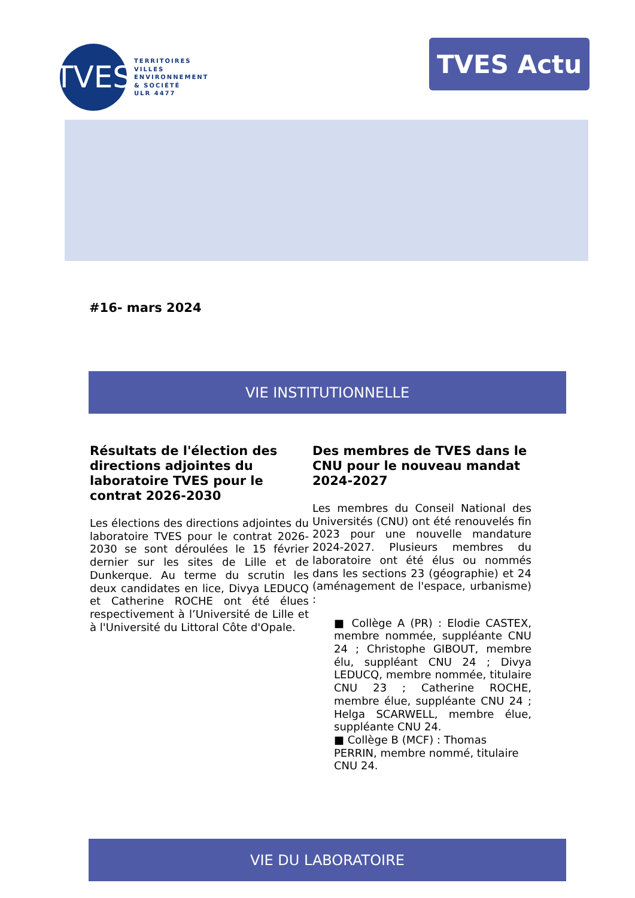TVES
TERRITOIRES
VILLES
ENVIRONNEMENT
& SOCIÉTÉ
ULR 4477
TVES Actu
#16- mars 2024
VIE INSTITUTIONNELLE
Résultats de l'élection des directions adjointes du laboratoire TVES pour le contrat 2026-2030
Les élections des directions adjointes du laboratoire TVES pour le contrat 2026-2030 se sont déroulées le 15 février dernier sur les sites de Lille et de Dunkerque. Au terme du scrutin les deux candidates en lice, Divya LEDUCQ et Catherine ROCHE ont été élues respectivement à l’Université de Lille et à l'Université du Littoral Côte d'Opale.
Des membres de TVES dans le CNU pour le nouveau mandat 2024-2027
Les membres du Conseil National des Universités (CNU) ont été renouvelés fin 2023 pour une nouvelle mandature 2024-2027. Plusieurs membres du laboratoire ont été élus ou nommés dans les sections 23 (géographie) et 24 (aménagement de l'espace, urbanisme) :
■ Collège A (PR) : Elodie CASTEX, membre nommée, suppléante CNU 24 ; Christophe GIBOUT, membre élu, suppléant CNU 24 ; Divya LEDUCQ, membre nommée, titulaire CNU 23 ; Catherine ROCHE, membre élue, suppléante CNU 24 ; Helga SCARWELL, membre élue, suppléante CNU 24.
■ Collège B (MCF) : Thomas PERRIN, membre nommé, titulaire CNU 24.
VIE DU LABORATOIRE